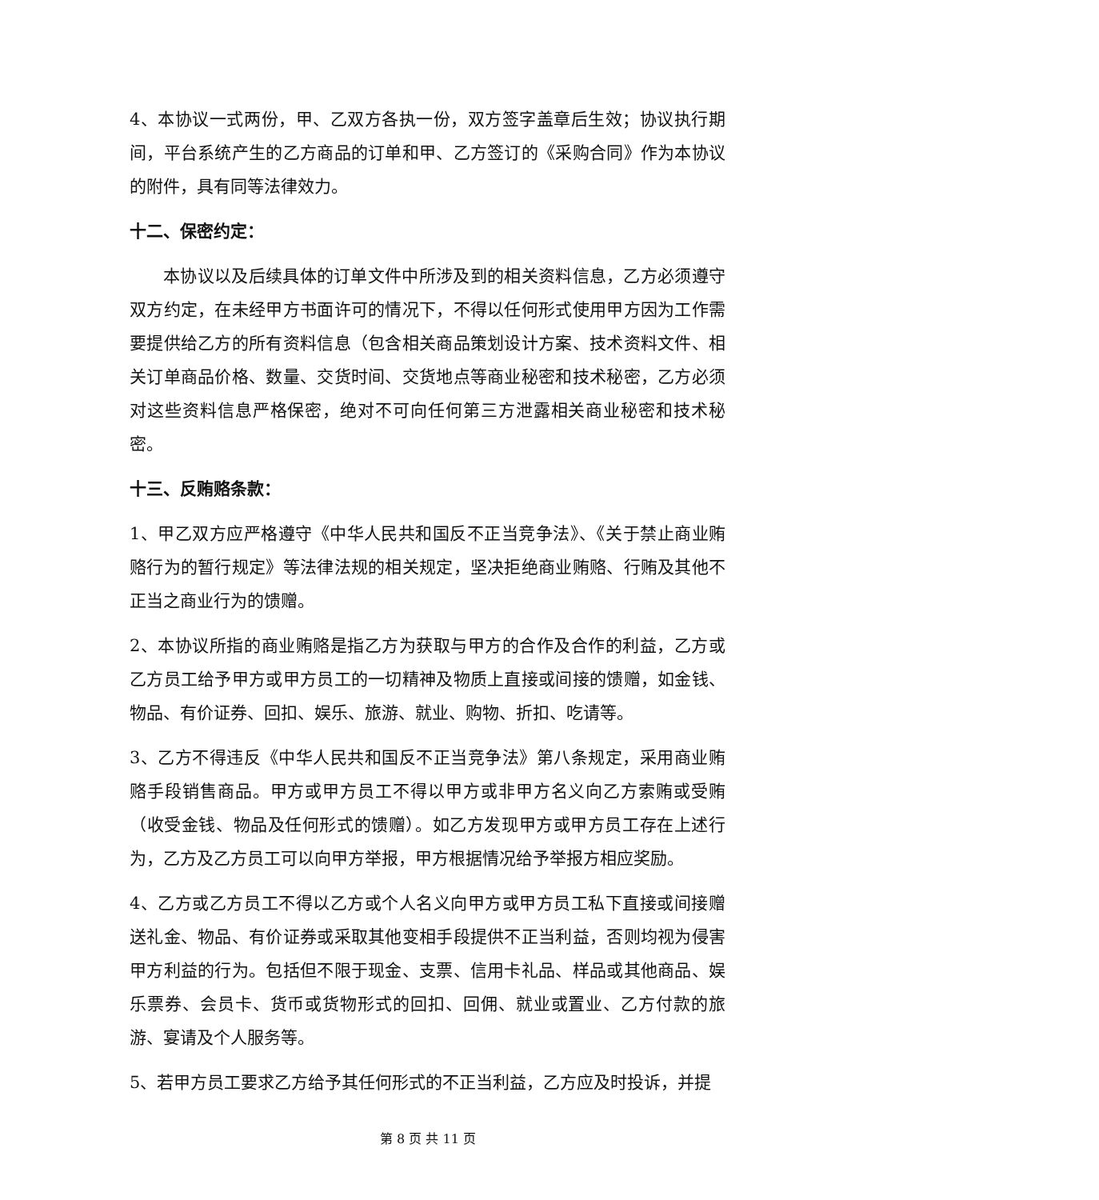4、本协议一式两份，甲、乙双方各执一份，双方签字盖章后生效；协议执行期间，平台系统产生的乙方商品的订单和甲、乙方签订的《采购合同》作为本协议的附件，具有同等法律效力。
十二、保密约定：
本协议以及后续具体的订单文件中所涉及到的相关资料信息，乙方必须遵守双方约定，在未经甲方书面许可的情况下，不得以任何形式使用甲方因为工作需要提供给乙方的所有资料信息（包含相关商品策划设计方案、技术资料文件、相关订单商品价格、数量、交货时间、交货地点等商业秘密和技术秘密，乙方必须对这些资料信息严格保密，绝对不可向任何第三方泄露相关商业秘密和技术秘密。
十三、反贿赂条款：
1、甲乙双方应严格遵守《中华人民共和国反不正当竞争法》、《关于禁止商业贿赂行为的暂行规定》等法律法规的相关规定，坚决拒绝商业贿赂、行贿及其他不正当之商业行为的馈赠。
2、本协议所指的商业贿赂是指乙方为获取与甲方的合作及合作的利益，乙方或乙方员工给予甲方或甲方员工的一切精神及物质上直接或间接的馈赠，如金钱、物品、有价证券、回扣、娱乐、旅游、就业、购物、折扣、吃请等。
3、乙方不得违反《中华人民共和国反不正当竞争法》第八条规定，采用商业贿赂手段销售商品。甲方或甲方员工不得以甲方或非甲方名义向乙方索贿或受贿（收受金钱、物品及任何形式的馈赠）。如乙方发现甲方或甲方员工存在上述行为，乙方及乙方员工可以向甲方举报，甲方根据情况给予举报方相应奖励。
4、乙方或乙方员工不得以乙方或个人名义向甲方或甲方员工私下直接或间接赠送礼金、物品、有价证券或采取其他变相手段提供不正当利益，否则均视为侵害甲方利益的行为。包括但不限于现金、支票、信用卡礼品、样品或其他商品、娱乐票券、会员卡、货币或货物形式的回扣、回佣、就业或置业、乙方付款的旅游、宴请及个人服务等。
5、若甲方员工要求乙方给予其任何形式的不正当利益，乙方应及时投诉，并提
第 8 页 共 11 页